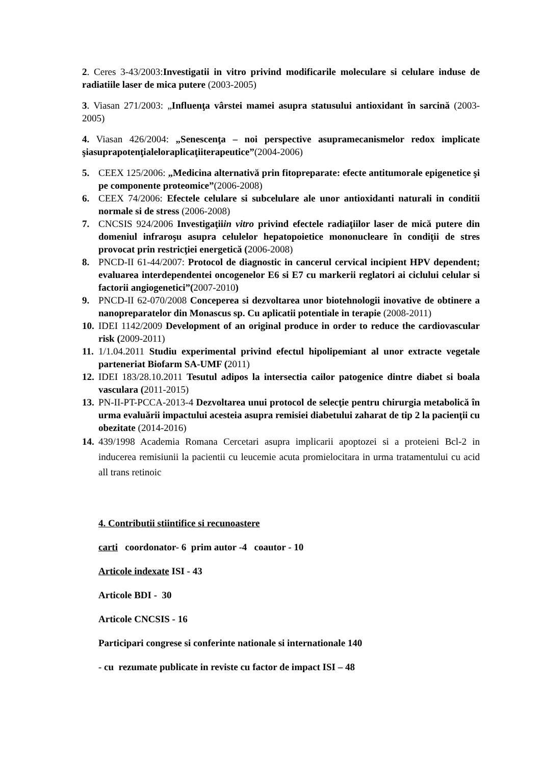2. Ceres 3-43/2003:Investigatii in vitro privind modificarile moleculare si celulare induse de radiatiile laser de mica putere (2003-2005)
3. Viasan 271/2003: „Influenţa vârstei mamei asupra statusului antioxidant în sarcină (2003-2005)
4. Viasan 426/2004: „Senescenţa – noi perspective asupramecanismelor redox implicate şiasuprapotenţialeloraplicaţiiterapeutice”(2004-2006)
5. CEEX 125/2006: „Medicina alternativă prin fitopreparate: efecte antitumorale epigenetice şi pe componente proteomice”(2006-2008)
6. CEEX 74/2006: Efectele celulare si subcelulare ale unor antioxidanti naturali in conditii normale si de stress (2006-2008)
7. CNCSIS 924/2006 Investigaţiiin vitro privind efectele radiaţiilor laser de mică putere din domeniul infraroşu asupra celulelor hepatopoietice mononucleare în condiţii de stres provocat prin restricţiei energetică (2006-2008)
8. PNCD-II 61-44/2007: Protocol de diagnostic in cancerul cervical incipient HPV dependent; evaluarea interdependentei oncogenelor E6 si E7 cu markerii reglatori ai ciclului celular si factorii angiogenetici”(2007-2010)
9. PNCD-II 62-070/2008 Conceperea si dezvoltarea unor biotehnologii inovative de obtinere a nanopreparatelor din Monascus sp. Cu aplicatii potentiale in terapie (2008-2011)
10. IDEI 1142/2009 Development of an original produce in order to reduce the cardiovascular risk (2009-2011)
11. 1/1.04.2011 Studiu experimental privind efectul hipolipemiant al unor extracte vegetale parteneriat Biofarm SA-UMF (2011)
12. IDEI 183/28.10.2011 Tesutul adipos la intersectia cailor patogenice dintre diabet si boala vasculara (2011-2015)
13. PN-II-PT-PCCA-2013-4 Dezvoltarea unui protocol de selecţie pentru chirurgia metabolică în urma evaluării impactului acesteia asupra remisiei diabetului zaharat de tip 2 la pacienţii cu obezitate (2014-2016)
14. 439/1998 Academia Romana Cercetari asupra implicarii apoptozei si a proteieni Bcl-2 in inducerea remisiunii la pacientii cu leucemie acuta promielocitara in urma tratamentului cu acid all trans retinoic
4. Contributii stiintifice si recunoastere
carti coordonator- 6 prim autor -4 coautor - 10
Articole indexate ISI - 43
Articole BDI - 30
Articole CNCSIS - 16
Participari congrese si conferinte nationale si internationale 140
- cu rezumate publicate in reviste cu factor de impact ISI – 48